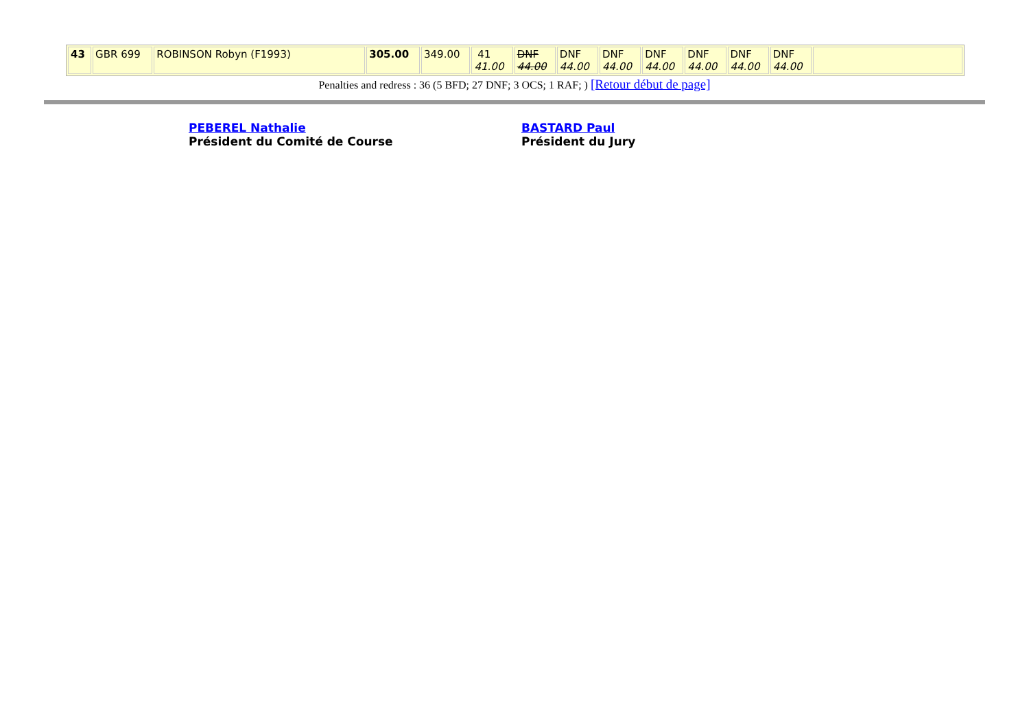| 43 | GBR 699 | ROBINSON Robyn (F1993) | 305.00 | 349.00 | 41 41.00 | DNF 44.00 | DNF 44.00 | DNF 44.00 | DNF 44.00 | DNF 44.00 | DNF 44.00 | DNF 44.00 | |
Penalties and redress : 36 (5 BFD; 27 DNF; 3 OCS; 1 RAF; ) [Retour début de page]
PEBEREL Nathalie
Président du Comité de Course
BASTARD Paul
Président du Jury